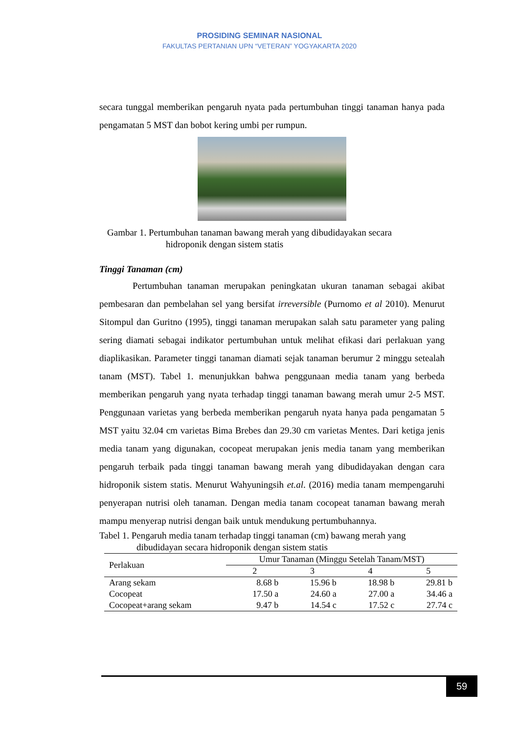PROSIDING SEMINAR NASIONAL
FAKULTAS PERTANIAN UPN “VETERAN” YOGYAKARTA 2020
secara tunggal memberikan pengaruh nyata pada pertumbuhan tinggi tanaman hanya pada pengamatan 5 MST dan bobot kering umbi per rumpun.
Gambar 1. Pertumbuhan tanaman bawang merah yang dibudidayakan secara
hidroponik dengan sistem statis
Tinggi Tanaman (cm)
Pertumbuhan tanaman merupakan peningkatan ukuran tanaman sebagai akibat pembesaran dan pembelahan sel yang bersifat irreversible (Purnomo et al 2010). Menurut Sitompul dan Guritno (1995), tinggi tanaman merupakan salah satu parameter yang paling sering diamati sebagai indikator pertumbuhan untuk melihat efikasi dari perlakuan yang diaplikasikan. Parameter tinggi tanaman diamati sejak tanaman berumur 2 minggu setealah tanam (MST). Tabel 1. menunjukkan bahwa penggunaan media tanam yang berbeda memberikan pengaruh yang nyata terhadap tinggi tanaman bawang merah umur 2-5 MST. Penggunaan varietas yang berbeda memberikan pengaruh nyata hanya pada pengamatan 5 MST yaitu 32.04 cm varietas Bima Brebes dan 29.30 cm varietas Mentes. Dari ketiga jenis media tanam yang digunakan, cocopeat merupakan jenis media tanam yang memberikan pengaruh terbaik pada tinggi tanaman bawang merah yang dibudidayakan dengan cara hidroponik sistem statis. Menurut Wahyuningsih et.al. (2016) media tanam mempengaruhi penyerapan nutrisi oleh tanaman. Dengan media tanam cocopeat tanaman bawang merah mampu menyerap nutrisi dengan baik untuk mendukung pertumbuhannya.
Tabel 1. Pengaruh media tanam terhadap tinggi tanaman (cm) bawang merah yang
dibudidayan secara hidroponik dengan sistem statis
| Perlakuan | Umur Tanaman (Minggu Setelah Tanam/MST) | | | |
| --- | --- | --- | --- | --- |
| | 2 | 3 | 4 | 5 |
| Arang sekam | 8.68 b | 15.96 b | 18.98 b | 29.81 b |
| Cocopeat | 17.50 a | 24.60 a | 27.00 a | 34.46 a |
| Cocopeat+arang sekam | 9.47 b | 14.54 c | 17.52 c | 27.74 c |
59